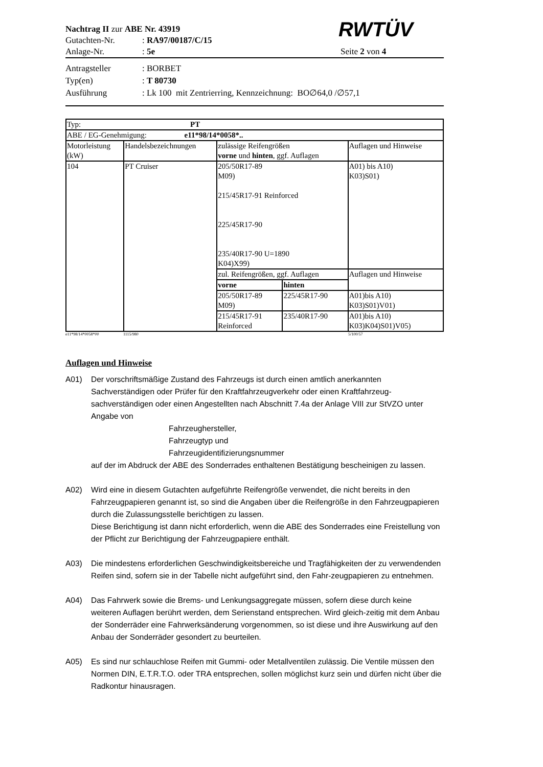Nachtrag II zur ABE Nr. 43919
Gutachten-Nr. : RA97/00187/C/15
RWTÜV
Anlage-Nr. : 5e Seite 2 von 4
Antragsteller : BORBET
Typ(en) : T 80730
Ausführung : Lk 100 mit Zentrierring, Kennzeichnung: BO∅64,0 /∅57,1
| Typ: PT | | | | |
| ABE / EG-Genehmigung: e11*98/14*0058*.. | | | | |
| Motorleistung (kW) | Handelsbezeichnungen | zulässige Reifengrößen vorne und hinten , ggf. Auflagen | | Auflagen und Hinweise |
| 104 | PT Cruiser | 205/50R17-89 M09) 215/45R17-91 Reinforced 225/45R17-90 235/40R17-90 U=1890 K04)X99) | | A01) bis A10) K03)S01) |
| | | zul. Reifengrößen, ggf. Auflagen | | Auflagen und Hinweise |
| | | vorne | hinten | |
| | | 205/50R17-89 M09) | 225/45R17-90 | A01)bis A10) K03)S01)V01) |
| | | 215/45R17-91 Reinforced | 235/40R17-90 | A01)bis A10) K03)K04)S01)V05) |
e11*98/14*0058*00 1115/980 5/100/57
Auflagen und Hinweise
A01) Der vorschriftsmäßige Zustand des Fahrzeugs ist durch einen amtlich anerkannten Sachverständigen oder Prüfer für den Kraftfahrzeugverkehr oder einen Kraftfahrzeug-sachverständigen oder einen Angestellten nach Abschnitt 7.4a der Anlage VIII zur StVZO unter Angabe von
Fahrzeughersteller,
Fahrzeugtyp und
Fahrzeugidentifizierungsnummer
auf der im Abdruck der ABE des Sonderrades enthaltenen Bestätigung bescheinigen zu lassen.
A02) Wird eine in diesem Gutachten aufgeführte Reifengröße verwendet, die nicht bereits in den Fahrzeugpapieren genannt ist, so sind die Angaben über die Reifengröße in den Fahrzeugpapieren durch die Zulassungsstelle berichtigen zu lassen.
Diese Berichtigung ist dann nicht erforderlich, wenn die ABE des Sonderrades eine Freistellung von der Pflicht zur Berichtigung der Fahrzeugpapiere enthält.
A03) Die mindestens erforderlichen Geschwindigkeitsbereiche und Tragfähigkeiten der zu verwendenden Reifen sind, sofern sie in der Tabelle nicht aufgeführt sind, den Fahr-zeugpapieren zu entnehmen.
A04) Das Fahrwerk sowie die Brems- und Lenkungsaggregate müssen, sofern diese durch keine weiteren Auflagen berührt werden, dem Serienstand entsprechen. Wird gleich-zeitig mit dem Anbau der Sonderräder eine Fahrwerksänderung vorgenommen, so ist diese und ihre Auswirkung auf den Anbau der Sonderräder gesondert zu beurteilen.
A05) Es sind nur schlauchlose Reifen mit Gummi- oder Metallventilen zulässig. Die Ventile müssen den Normen DIN, E.T.R.T.O. oder TRA entsprechen, sollen möglichst kurz sein und dürfen nicht über die Radkontur hinausragen.